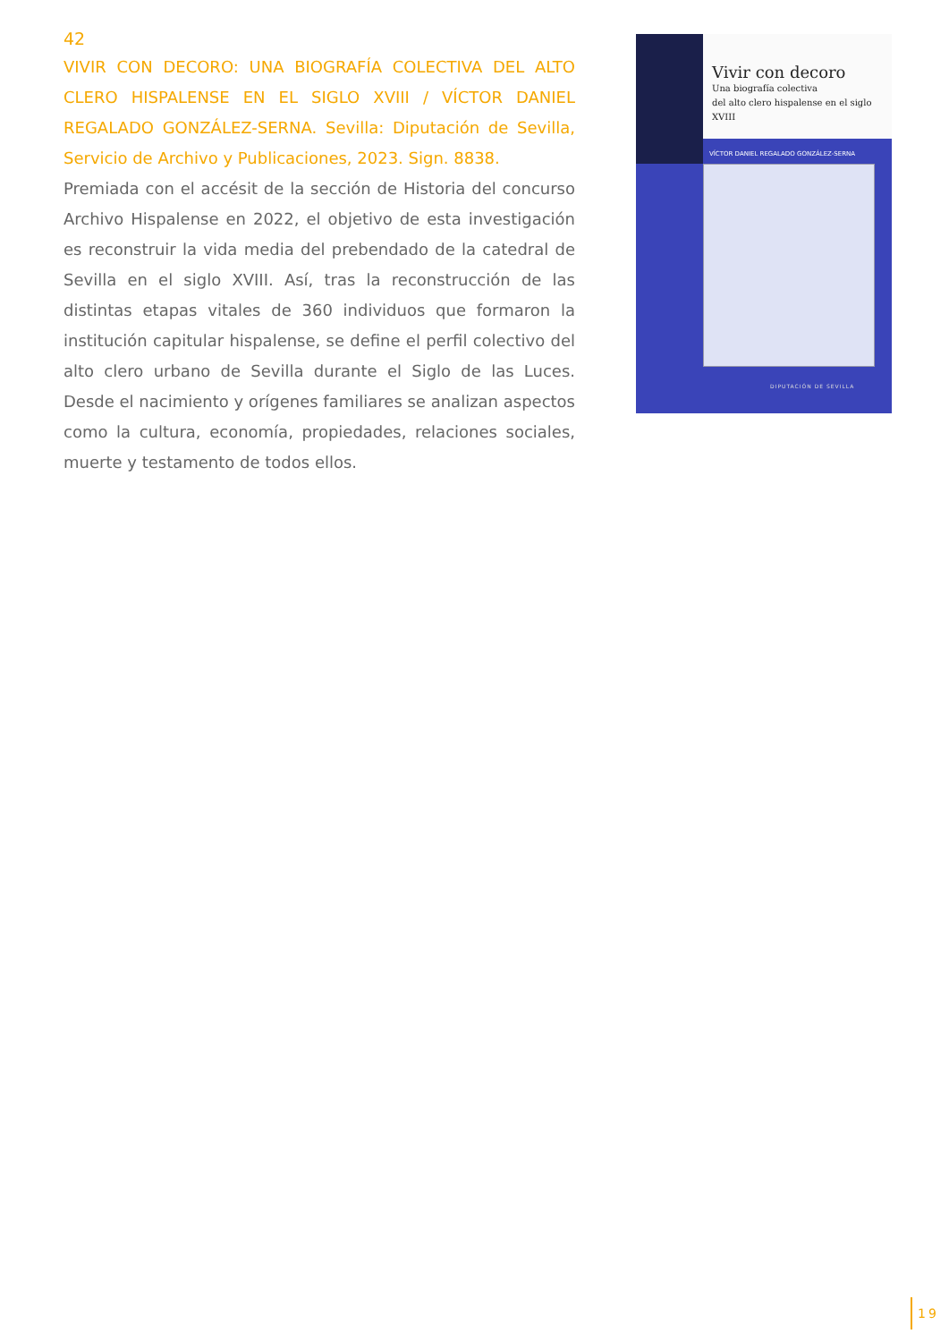42
VIVIR CON DECORO: UNA BIOGRAFÍA COLECTIVA DEL ALTO CLERO HISPALENSE EN EL SIGLO XVIII / VÍCTOR DANIEL REGALADO GONZÁLEZ-SERNA. Sevilla: Diputación de Sevilla, Servicio de Archivo y Publicaciones, 2023. Sign. 8838.
Premiada con el accésit de la sección de Historia del concurso Archivo Hispalense en 2022, el objetivo de esta investigación es reconstruir la vida media del prebendado de la catedral de Sevilla en el siglo XVIII. Así, tras la reconstrucción de las distintas etapas vitales de 360 individuos que formaron la institución capitular hispalense, se define el perfil colectivo del alto clero urbano de Sevilla durante el Siglo de las Luces. Desde el nacimiento y orígenes familiares se analizan aspectos como la cultura, economía, propiedades, relaciones sociales, muerte y testamento de todos ellos.
Vivir con decoro
Una biografía colectiva
del alto clero hispalense en el siglo XVIII
VÍCTOR DANIEL REGALADO GONZÁLEZ-SERNA
DIPUTACIÓN DE SEVILLA
19